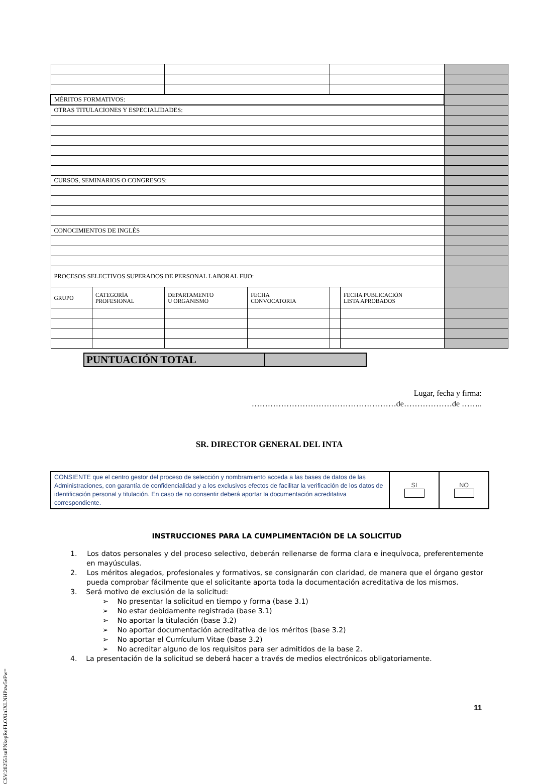| MÉRITOS FORMATIVOS: | | | | | | |
| OTRAS TITULACIONES Y ESPECIALIDADES: | | | | | | |
| CURSOS, SEMINARIOS O CONGRESOS: | | | | | | |
| CONOCIMIENTOS DE INGLÉS | | | | | | |
| PROCESOS SELECTIVOS SUPERADOS DE PERSONAL LABORAL FIJO: | | | | | | |
| GRUPO | CATEGORÍA PROFESIONAL | DEPARTAMENTO U ORGANISMO | FECHA CONVOCATORIA | | FECHA PUBLICACIÓN LISTA APROBADOS | |
| PUNTUACIÓN TOTAL | |
Lugar, fecha y firma:
………………………………………………de………………de ……..
SR. DIRECTOR GENERAL DEL INTA
| CONSIENTE que el centro gestor del proceso de selección y nombramiento acceda a las bases de datos de las Administraciones, con garantía de confidencialidad y a los exclusivos efectos de facilitar la verificación de los datos de identificación personal y titulación. En caso de no consentir deberá aportar la documentación acreditativa correspondiente. | SI | NO |
INSTRUCCIONES PARA LA CUMPLIMENTACIÓN DE LA SOLICITUD
1. Los datos personales y del proceso selectivo, deberán rellenarse de forma clara e inequívoca, preferentemente en mayúsculas.
2. Los méritos alegados, profesionales y formativos, se consignarán con claridad, de manera que el órgano gestor pueda comprobar fácilmente que el solicitante aporta toda la documentación acreditativa de los mismos.
3. Será motivo de exclusión de la solicitud:
➢ No presentar la solicitud en tiempo y forma (base 3.1)
➢ No estar debidamente registrada (base 3.1)
➢ No aportar la titulación (base 3.2)
➢ No aportar documentación acreditativa de los méritos (base 3.2)
➢ No aportar el Currículum Vitae (base 3.2)
➢ No acreditar alguno de los requisitos para ser admitidos de la base 2.
4. La presentación de la solicitud se deberá hacer a través de medios electrónicos obligatoriamente.
11 CSV:202551suPNkepReFLOXinIXLNHPzw5eFw=